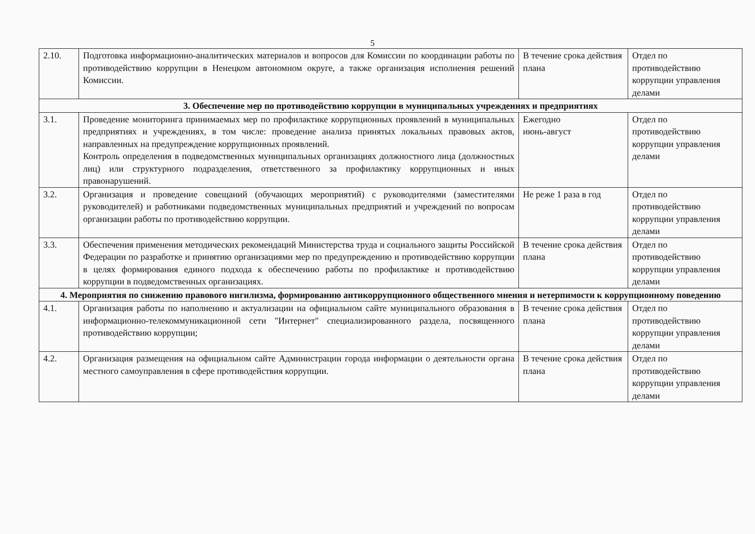5
| 2.10. | Подготовка информационно-аналитических материалов и вопросов для Комиссии по координации работы по противодействию коррупции в Ненецком автономном округе, а также организация исполнения решений Комиссии. | В течение срока действия плана | Отдел по противодействию коррупции управления делами |
| 3. Обеспечение мер по противодействию коррупции в муниципальных учреждениях и предприятиях | | | |
| 3.1. | Проведение мониторинга принимаемых мер по профилактике коррупционных проявлений в муниципальных предприятиях и учреждениях, в том числе: проведение анализа принятых локальных правовых актов, направленных на предупреждение коррупционных проявлений. Контроль определения в подведомственных муниципальных организациях должностного лица (должностных лиц) или структурного подразделения, ответственного за профилактику коррупционных и иных правонарушений. | Ежегодно июнь-август | Отдел по противодействию коррупции управления делами |
| 3.2. | Организация и проведение совещаний (обучающих мероприятий) с руководителями (заместителями руководителей) и работниками подведомственных муниципальных предприятий и учреждений по вопросам организации работы по противодействию коррупции. | Не реже 1 раза в год | Отдел по противодействию коррупции управления делами |
| 3.3. | Обеспечения применения методических рекомендаций Министерства труда и социального защиты Российской Федерации по разработке и принятию организациями мер по предупреждению и противодействию коррупции в целях формирования единого подхода к обеспечению работы по профилактике и противодействию коррупции в подведомственных организациях. | В течение срока действия плана | Отдел по противодействию коррупции управления делами |
| 4. Мероприятия по снижению правового нигилизма, формированию антикоррупционного общественного мнения и нетерпимости к коррупционному поведению | | | |
| 4.1. | Организация работы по наполнению и актуализации на официальном сайте муниципального образования в информационно-телекоммуникационной сети "Интернет" специализированного раздела, посвященного противодействию коррупции; | В течение срока действия плана | Отдел по противодействию коррупции управления делами |
| 4.2. | Организация размещения на официальном сайте Администрации города информации о деятельности органа местного самоуправления в сфере противодействия коррупции. | В течение срока действия плана | Отдел по противодействию коррупции управления делами |